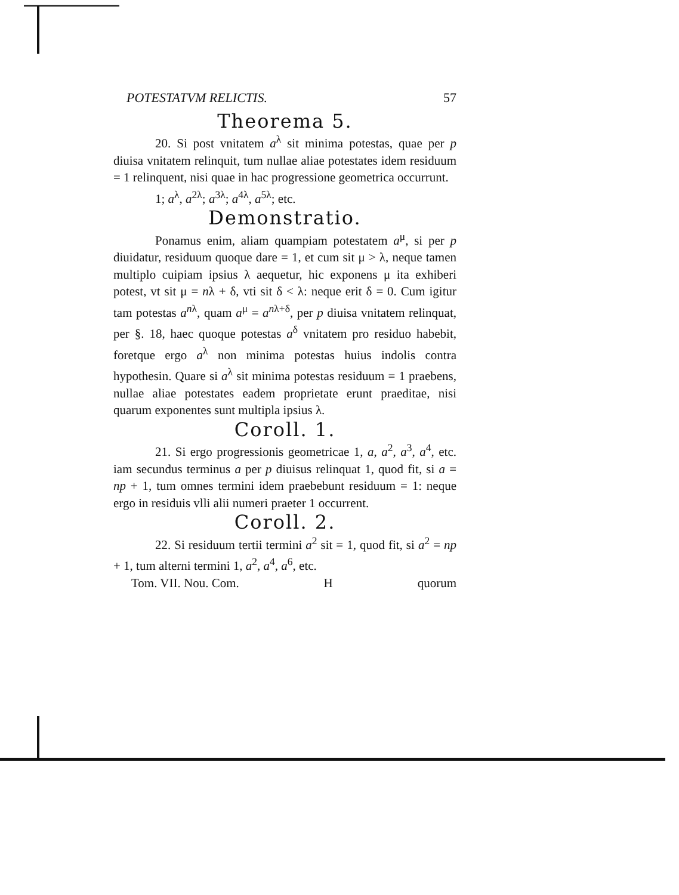POTESTATVM RELICTIS. 57
Theorema 5.
20. Si post vnitatem a<sup>λ</sup> sit minima potestas, quae per p diuisa vnitatem relinquit, tum nullae aliae potestates idem residuum = 1 relinquent, nisi quae in hac progressione geometrica occurrunt.
1; a<sup>λ</sup>, a<sup>2λ</sup>; a<sup>3λ</sup>; a<sup>4λ</sup>, a<sup>5λ</sup>; etc.
Demonstratio.
Ponamus enim, aliam quampiam potestatem a<sup>μ</sup>, si per p diuidatur, residuum quoque dare = 1, et cum sit μ > λ, neque tamen multiplo cuipiam ipsius λ aequetur, hic exponens μ ita exhiberi potest, vt sit μ = nλ + δ, vti sit δ < λ: neque erit δ = 0. Cum igitur tam potestas a<sup>nλ</sup>, quam a<sup>μ</sup> = a<sup>nλ+δ</sup>, per p diuisa vnitatem relinquat, per §. 18, haec quoque potestas a<sup>δ</sup> vnitatem pro residuo habebit, foretque ergo a<sup>λ</sup> non minima potestas huius indolis contra hypothesin. Quare si a<sup>λ</sup> sit minima potestas residuum = 1 praebens, nullae aliae potestates eadem proprietate erunt praeditae, nisi quarum exponentes sunt multipla ipsius λ.
Coroll. 1.
21. Si ergo progressionis geometricae 1, a, a<sup>2</sup>, a<sup>3</sup>, a<sup>4</sup>, etc. iam secundus terminus a per p diuisus relinquat 1, quod fit, si a = np + 1, tum omnes termini idem praebebunt residuum = 1: neque ergo in residuis vlli alii numeri praeter 1 occurrent.
Coroll. 2.
22. Si residuum tertii termini a<sup>2</sup> sit = 1, quod fit, si a<sup>2</sup> = np + 1, tum alterni termini 1, a<sup>2</sup>, a<sup>4</sup>, a<sup>6</sup>, etc.
Tom. VII. Nou. Com. H quorum